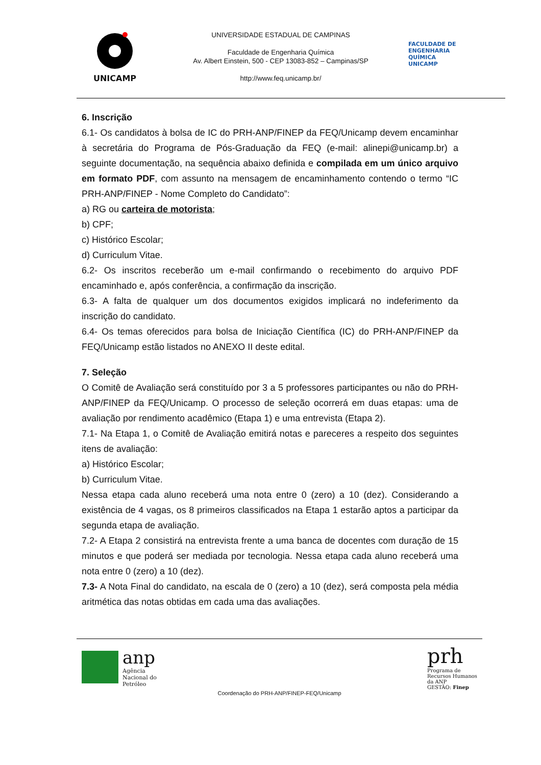UNICAMP
UNIVERSIDADE ESTADUAL DE CAMPINAS
Faculdade de Engenharia Química
Av. Albert Einstein, 500 - CEP 13083-852 – Campinas/SP
http://www.feq.unicamp.br/
FACULDADE DE
ENGENHARIA
QUÍMICA
UNICAMP
6. Inscrição
6.1- Os candidatos à bolsa de IC do PRH-ANP/FINEP da FEQ/Unicamp devem encaminhar à secretária do Programa de Pós-Graduação da FEQ (e-mail: alinepi@unicamp.br) a seguinte documentação, na sequência abaixo definida e compilada em um único arquivo em formato PDF, com assunto na mensagem de encaminhamento contendo o termo “IC PRH-ANP/FINEP - Nome Completo do Candidato”:
a) RG ou carteira de motorista;
b) CPF;
c) Histórico Escolar;
d) Curriculum Vitae.
6.2- Os inscritos receberão um e-mail confirmando o recebimento do arquivo PDF encaminhado e, após conferência, a confirmação da inscrição.
6.3- A falta de qualquer um dos documentos exigidos implicará no indeferimento da inscrição do candidato.
6.4- Os temas oferecidos para bolsa de Iniciação Científica (IC) do PRH-ANP/FINEP da FEQ/Unicamp estão listados no ANEXO II deste edital.
7. Seleção
O Comitê de Avaliação será constituído por 3 a 5 professores participantes ou não do PRH-ANP/FINEP da FEQ/Unicamp. O processo de seleção ocorrerá em duas etapas: uma de avaliação por rendimento acadêmico (Etapa 1) e uma entrevista (Etapa 2).
7.1- Na Etapa 1, o Comitê de Avaliação emitirá notas e pareceres a respeito dos seguintes itens de avaliação:
a) Histórico Escolar;
b) Curriculum Vitae.
Nessa etapa cada aluno receberá uma nota entre 0 (zero) a 10 (dez). Considerando a existência de 4 vagas, os 8 primeiros classificados na Etapa 1 estarão aptos a participar da segunda etapa de avaliação.
7.2- A Etapa 2 consistirá na entrevista frente a uma banca de docentes com duração de 15 minutos e que poderá ser mediada por tecnologia. Nessa etapa cada aluno receberá uma nota entre 0 (zero) a 10 (dez).
7.3- A Nota Final do candidato, na escala de 0 (zero) a 10 (dez), será composta pela média aritmética das notas obtidas em cada uma das avaliações.
anp
Agência
Nacional do
Petróleo
prh
Programa de
Recursos Humanos
da ANP
GESTÃO: Finep
Coordenação do PRH-ANP/FINEP-FEQ/Unicamp